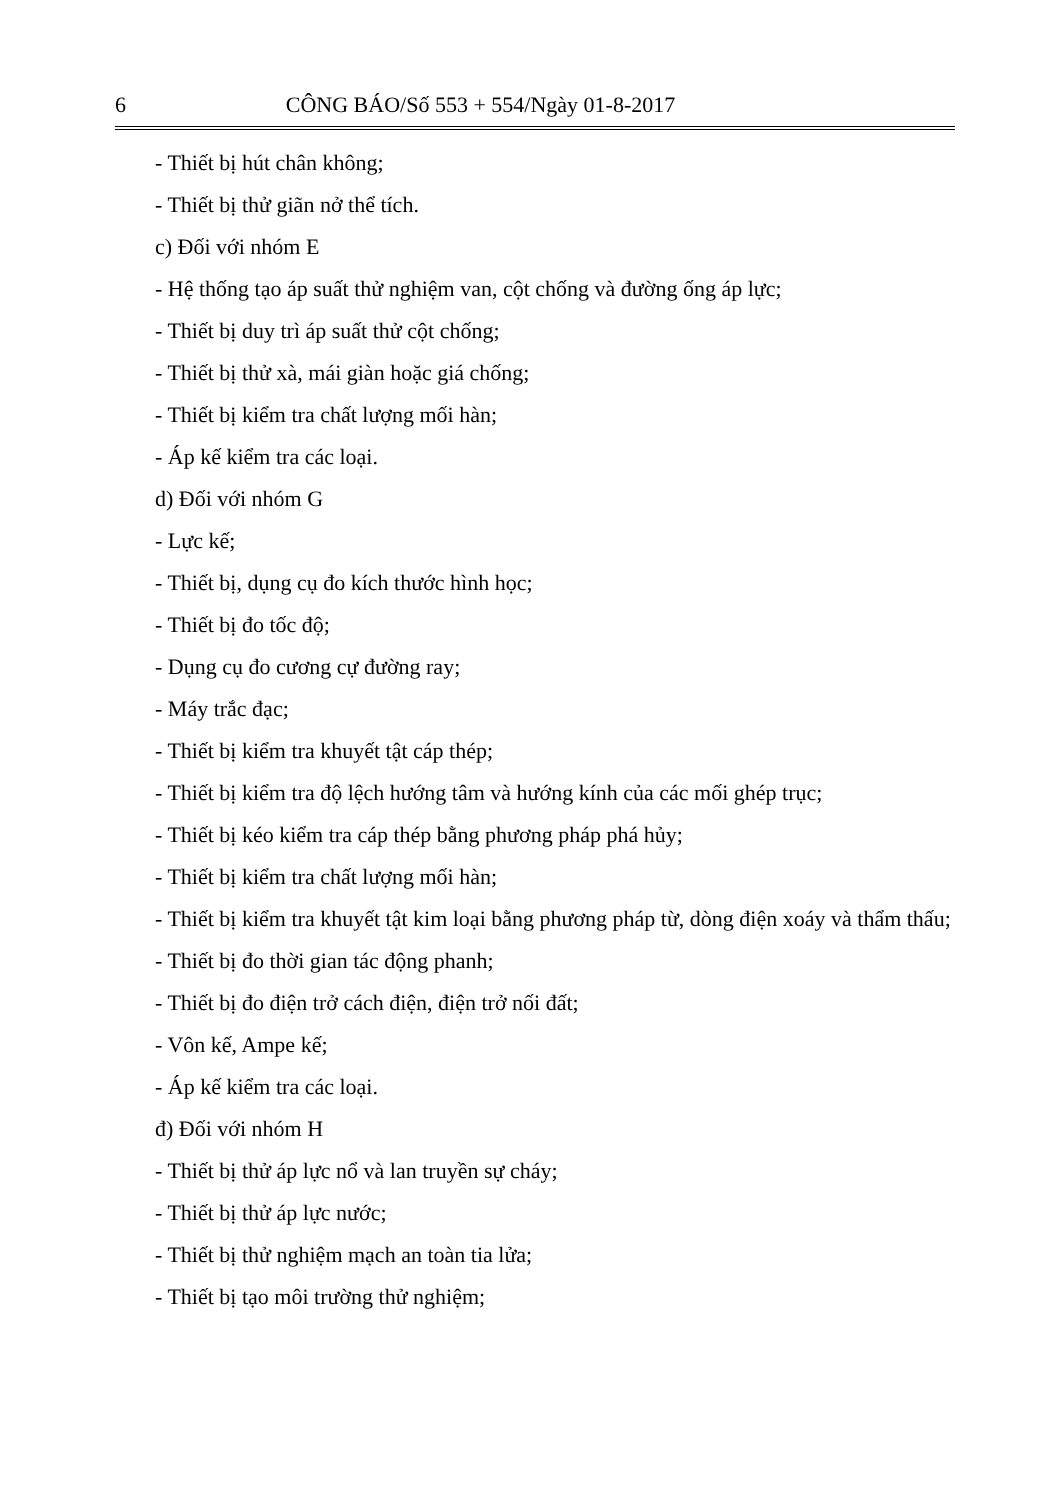6 CÔNG BÁO/Số 553 + 554/Ngày 01-8-2017
- Thiết bị hút chân không;
- Thiết bị thử giãn nở thể tích.
c) Đối với nhóm E
- Hệ thống tạo áp suất thử nghiệm van, cột chống và đường ống áp lực;
- Thiết bị duy trì áp suất thử cột chống;
- Thiết bị thử xà, mái giàn hoặc giá chống;
- Thiết bị kiểm tra chất lượng mối hàn;
- Áp kế kiểm tra các loại.
d) Đối với nhóm G
- Lực kế;
- Thiết bị, dụng cụ đo kích thước hình học;
- Thiết bị đo tốc độ;
- Dụng cụ đo cương cự đường ray;
- Máy trắc đạc;
- Thiết bị kiểm tra khuyết tật cáp thép;
- Thiết bị kiểm tra độ lệch hướng tâm và hướng kính của các mối ghép trục;
- Thiết bị kéo kiểm tra cáp thép bằng phương pháp phá hủy;
- Thiết bị kiểm tra chất lượng mối hàn;
- Thiết bị kiểm tra khuyết tật kim loại bằng phương pháp từ, dòng điện xoáy và thẩm thấu;
- Thiết bị đo thời gian tác động phanh;
- Thiết bị đo điện trở cách điện, điện trở nối đất;
- Vôn kế, Ampe kế;
- Áp kế kiểm tra các loại.
đ) Đối với nhóm H
- Thiết bị thử áp lực nổ và lan truyền sự cháy;
- Thiết bị thử áp lực nước;
- Thiết bị thử nghiệm mạch an toàn tia lửa;
- Thiết bị tạo môi trường thử nghiệm;